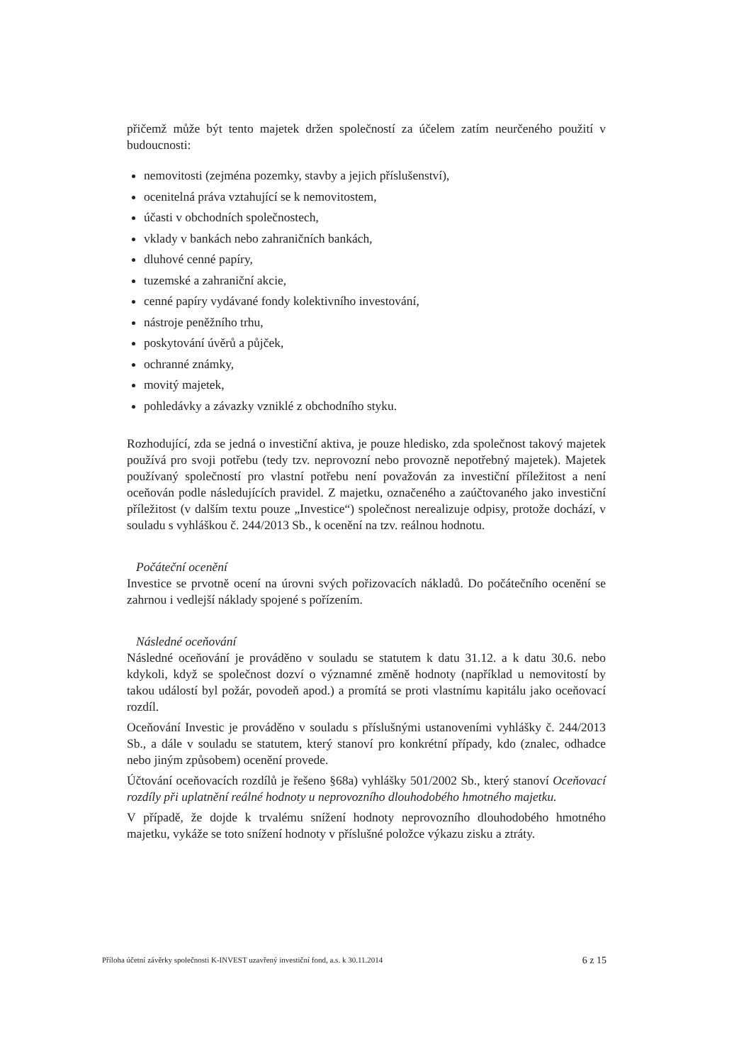přičemž může být tento majetek držen společností za účelem zatím neurčeného použití v budoucnosti:
nemovitosti (zejména pozemky, stavby a jejich příslušenství),
ocenitelná práva vztahující se k nemovitostem,
účasti v obchodních společnostech,
vklady v bankách nebo zahraničních bankách,
dluhové cenné papíry,
tuzemské a zahraniční akcie,
cenné papíry vydávané fondy kolektivního investování,
nástroje peněžního trhu,
poskytování úvěrů a půjček,
ochranné známky,
movitý majetek,
pohledávky a závazky vzniklé z obchodního styku.
Rozhodující, zda se jedná o investiční aktiva, je pouze hledisko, zda společnost takový majetek používá pro svoji potřebu (tedy tzv. neprovozní nebo provozně nepotřebný majetek). Majetek používaný společností pro vlastní potřebu není považován za investiční příležitost a není oceňován podle následujících pravidel. Z majetku, označeného a zaúčtovaného jako investiční příležitost (v dalším textu pouze „Investice“) společnost nerealizuje odpisy, protože dochází, v souladu s vyhláškou č. 244/2013 Sb., k ocenění na tzv. reálnou hodnotu.
Počáteční ocenění
Investice se prvotně ocení na úrovni svých pořizovacích nákladů. Do počátečního ocenění se zahrnou i vedlejší náklady spojené s pořízením.
Následné oceňování
Následné oceňování je prováděno v souladu se statutem k datu 31.12. a k datu 30.6. nebo kdykoli, když se společnost dozví o významné změně hodnoty (například u nemovitostí by takou událostí byl požár, povodeň apod.) a promítá se proti vlastnímu kapitálu jako oceňovací rozdíl.
Oceňování Investic je prováděno v souladu s příslušnými ustanoveními vyhlášky č. 244/2013 Sb., a dále v souladu se statutem, který stanoví pro konkrétní případy, kdo (znalec, odhadce nebo jiným způsobem) ocenění provede.
Účtování oceňovacích rozdílů je řešeno §68a) vyhlášky 501/2002 Sb., který stanoví Oceňovací rozdíly při uplatnění reálné hodnoty u neprovozního dlouhodobého hmotného majetku.
V případě, že dojde k trvalému snížení hodnoty neprovozního dlouhodobého hmotného majetku, vykáže se toto snížení hodnoty v příslušné položce výkazu zisku a ztráty.
Příloha účetní závěrky společnosti K-INVEST uzavřený investiční fond, a.s. k 30.11.2014 6 z 15